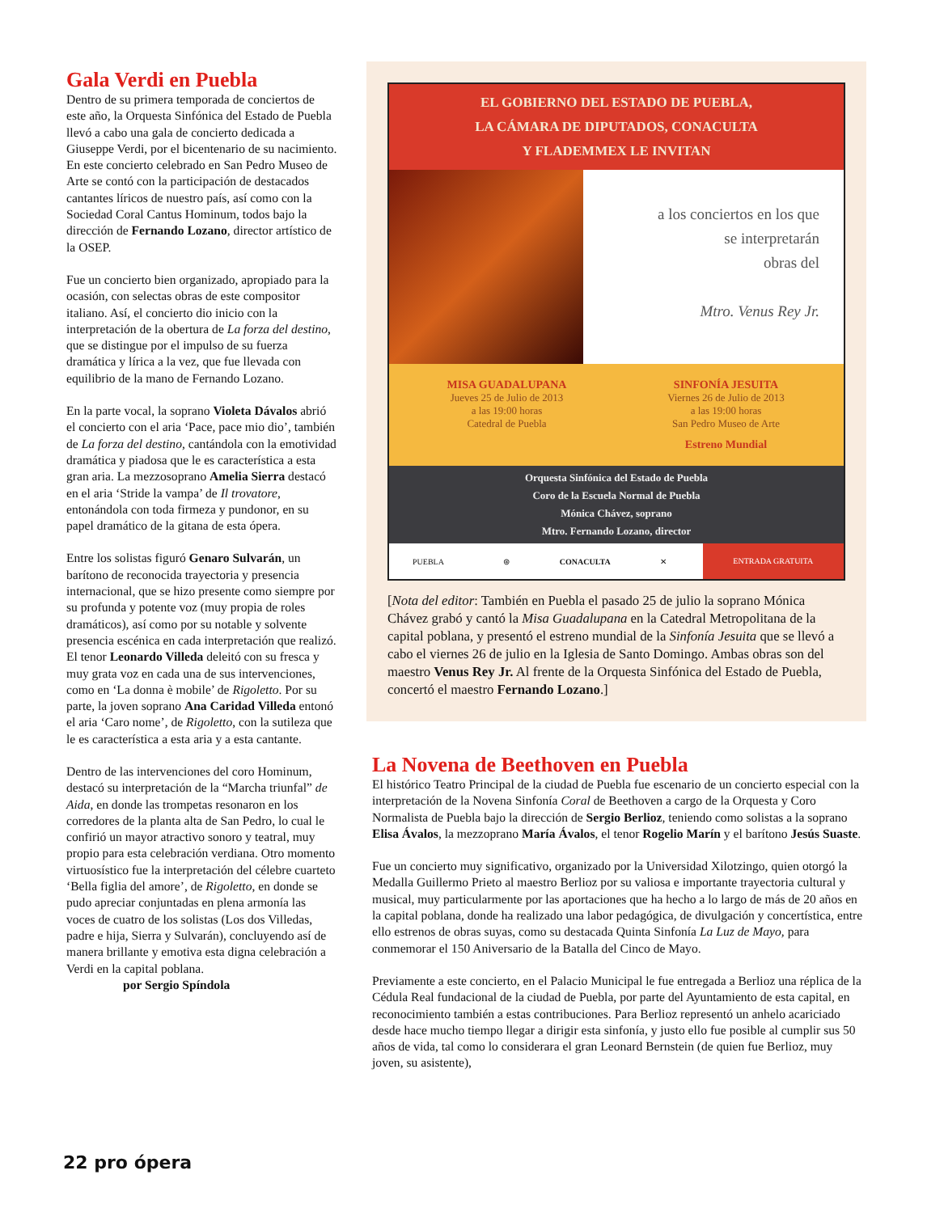Gala Verdi en Puebla
Dentro de su primera temporada de conciertos de este año, la Orquesta Sinfónica del Estado de Puebla llevó a cabo una gala de concierto dedicada a Giuseppe Verdi, por el bicentenario de su nacimiento. En este concierto celebrado en San Pedro Museo de Arte se contó con la participación de destacados cantantes líricos de nuestro país, así como con la Sociedad Coral Cantus Hominum, todos bajo la dirección de Fernando Lozano, director artístico de la OSEP.
Fue un concierto bien organizado, apropiado para la ocasión, con selectas obras de este compositor italiano. Así, el concierto dio inicio con la interpretación de la obertura de La forza del destino, que se distingue por el impulso de su fuerza dramática y lírica a la vez, que fue llevada con equilibrio de la mano de Fernando Lozano.
En la parte vocal, la soprano Violeta Dávalos abrió el concierto con el aria ‘Pace, pace mio dio’, también de La forza del destino, cantándola con la emotividad dramática y piadosa que le es característica a esta gran aria. La mezzosoprano Amelia Sierra destacó en el aria ‘Stride la vampa’ de Il trovatore, entonándola con toda firmeza y pundonor, en su papel dramático de la gitana de esta ópera.
Entre los solistas figuró Genaro Sulvarán, un barítono de reconocida trayectoria y presencia internacional, que se hizo presente como siempre por su profunda y potente voz (muy propia de roles dramáticos), así como por su notable y solvente presencia escénica en cada interpretación que realizó. El tenor Leonardo Villeda deleitó con su fresca y muy grata voz en cada una de sus intervenciones, como en ‘La donna è mobile’ de Rigoletto. Por su parte, la joven soprano Ana Caridad Villeda entonó el aria ‘Caro nome’, de Rigoletto, con la sutileza que le es característica a esta aria y a esta cantante.
Dentro de las intervenciones del coro Hominum, destacó su interpretación de la “Marcha triunfal” de Aida, en donde las trompetas resonaron en los corredores de la planta alta de San Pedro, lo cual le confirió un mayor atractivo sonoro y teatral, muy propio para esta celebración verdiana. Otro momento virtuosístico fue la interpretación del célebre cuarteto ‘Bella figlia del amore’, de Rigoletto, en donde se pudo apreciar conjuntadas en plena armonía las voces de cuatro de los solistas (Los dos Villedas, padre e hija, Sierra y Sulvarán), concluyendo así de manera brillante y emotiva esta digna celebración a Verdi en la capital poblana.
por Sergio Spíndola
EL GOBIERNO DEL ESTADO DE PUEBLA,
LA CÁMARA DE DIPUTADOS, CONACULTA
Y FLADEMMEX LE INVITAN
a los conciertos en los que
se interpretarán
obras del
Mtro. Venus Rey Jr.
MISA GUADALUPANA
Jueves 25 de Julio de 2013
a las 19:00 horas
Catedral de Puebla
SINFONÍA JESUITA
Viernes 26 de Julio de 2013
a las 19:00 horas
San Pedro Museo de Arte
Estreno Mundial
Orquesta Sinfónica del Estado de Puebla
Coro de la Escuela Normal de Puebla
Mónica Chávez, soprano
Mtro. Fernando Lozano, director
PUEBLA ⊛ CONACULTA ✕ ENTRADA GRATUITA
[Nota del editor: También en Puebla el pasado 25 de julio la soprano Mónica Chávez grabó y cantó la Misa Guadalupana en la Catedral Metropolitana de la capital poblana, y presentó el estreno mundial de la Sinfonía Jesuita que se llevó a cabo el viernes 26 de julio en la Iglesia de Santo Domingo. Ambas obras son del maestro Venus Rey Jr. Al frente de la Orquesta Sinfónica del Estado de Puebla, concertó el maestro Fernando Lozano.]
La Novena de Beethoven en Puebla
El histórico Teatro Principal de la ciudad de Puebla fue escenario de un concierto especial con la interpretación de la Novena Sinfonía Coral de Beethoven a cargo de la Orquesta y Coro Normalista de Puebla bajo la dirección de Sergio Berlioz, teniendo como solistas a la soprano Elisa Ávalos, la mezzoprano María Ávalos, el tenor Rogelio Marín y el barítono Jesús Suaste.
Fue un concierto muy significativo, organizado por la Universidad Xilotzingo, quien otorgó la Medalla Guillermo Prieto al maestro Berlioz por su valiosa e importante trayectoria cultural y musical, muy particularmente por las aportaciones que ha hecho a lo largo de más de 20 años en la capital poblana, donde ha realizado una labor pedagógica, de divulgación y concertística, entre ello estrenos de obras suyas, como su destacada Quinta Sinfonía La Luz de Mayo, para conmemorar el 150 Aniversario de la Batalla del Cinco de Mayo.
Previamente a este concierto, en el Palacio Municipal le fue entregada a Berlioz una réplica de la Cédula Real fundacional de la ciudad de Puebla, por parte del Ayuntamiento de esta capital, en reconocimiento también a estas contribuciones. Para Berlioz representó un anhelo acariciado desde hace mucho tiempo llegar a dirigir esta sinfonía, y justo ello fue posible al cumplir sus 50 años de vida, tal como lo considerara el gran Leonard Bernstein (de quien fue Berlioz, muy joven, su asistente),
22 pro ópera